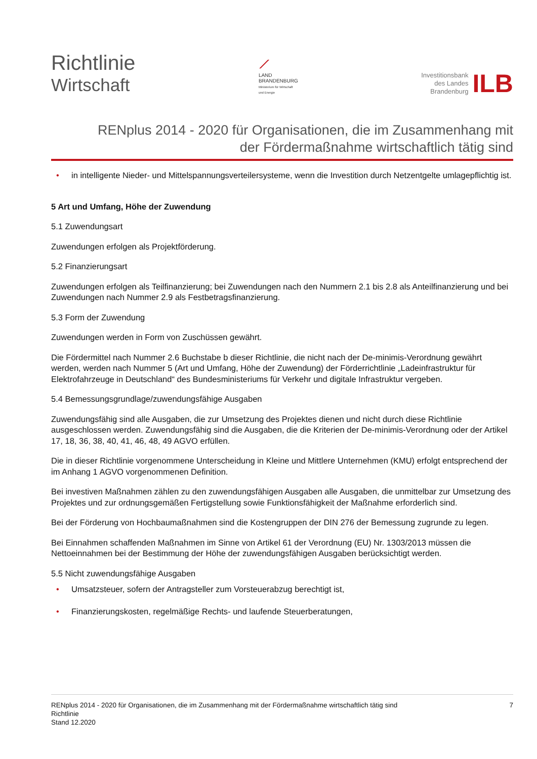Richtlinie
Wirtschaft
⟋
LAND
BRANDENBURG
Ministerium für Wirtschaft
und Energie
Investitionsbank
des Landes
Brandenburg
ILB
RENplus 2014 - 2020 für Organisationen, die im Zusammenhang mit
der Fördermaßnahme wirtschaftlich tätig sind
• in intelligente Nieder- und Mittelspannungsverteilersysteme, wenn die Investition durch Netzentgelte umlagepflichtig ist.
5 Art und Umfang, Höhe der Zuwendung
5.1 Zuwendungsart
Zuwendungen erfolgen als Projektförderung.
5.2 Finanzierungsart
Zuwendungen erfolgen als Teilfinanzierung; bei Zuwendungen nach den Nummern 2.1 bis 2.8 als Anteilfinanzierung und bei Zuwendungen nach Nummer 2.9 als Festbetragsfinanzierung.
5.3 Form der Zuwendung
Zuwendungen werden in Form von Zuschüssen gewährt.
Die Fördermittel nach Nummer 2.6 Buchstabe b dieser Richtlinie, die nicht nach der De-minimis-Verordnung gewährt werden, werden nach Nummer 5 (Art und Umfang, Höhe der Zuwendung) der Förderrichtlinie „Ladeinfrastruktur für Elektrofahrzeuge in Deutschland“ des Bundesministeriums für Verkehr und digitale Infrastruktur vergeben.
5.4 Bemessungsgrundlage/zuwendungsfähige Ausgaben
Zuwendungsfähig sind alle Ausgaben, die zur Umsetzung des Projektes dienen und nicht durch diese Richtlinie ausgeschlossen werden. Zuwendungsfähig sind die Ausgaben, die die Kriterien der De-minimis-Verordnung oder der Artikel 17, 18, 36, 38, 40, 41, 46, 48, 49 AGVO erfüllen.
Die in dieser Richtlinie vorgenommene Unterscheidung in Kleine und Mittlere Unternehmen (KMU) erfolgt entsprechend der im Anhang 1 AGVO vorgenommenen Definition.
Bei investiven Maßnahmen zählen zu den zuwendungsfähigen Ausgaben alle Ausgaben, die unmittelbar zur Umsetzung des Projektes und zur ordnungsgemäßen Fertigstellung sowie Funktionsfähigkeit der Maßnahme erforderlich sind.
Bei der Förderung von Hochbaumaßnahmen sind die Kostengruppen der DIN 276 der Bemessung zugrunde zu legen.
Bei Einnahmen schaffenden Maßnahmen im Sinne von Artikel 61 der Verordnung (EU) Nr. 1303/2013 müssen die Nettoeinnahmen bei der Bestimmung der Höhe der zuwendungsfähigen Ausgaben berücksichtigt werden.
5.5 Nicht zuwendungsfähige Ausgaben
• Umsatzsteuer, sofern der Antragsteller zum Vorsteuerabzug berechtigt ist,
• Finanzierungskosten, regelmäßige Rechts- und laufende Steuerberatungen,
RENplus 2014 - 2020 für Organisationen, die im Zusammenhang mit der Fördermaßnahme wirtschaftlich tätig sind 7
Richtlinie
Stand 12.2020